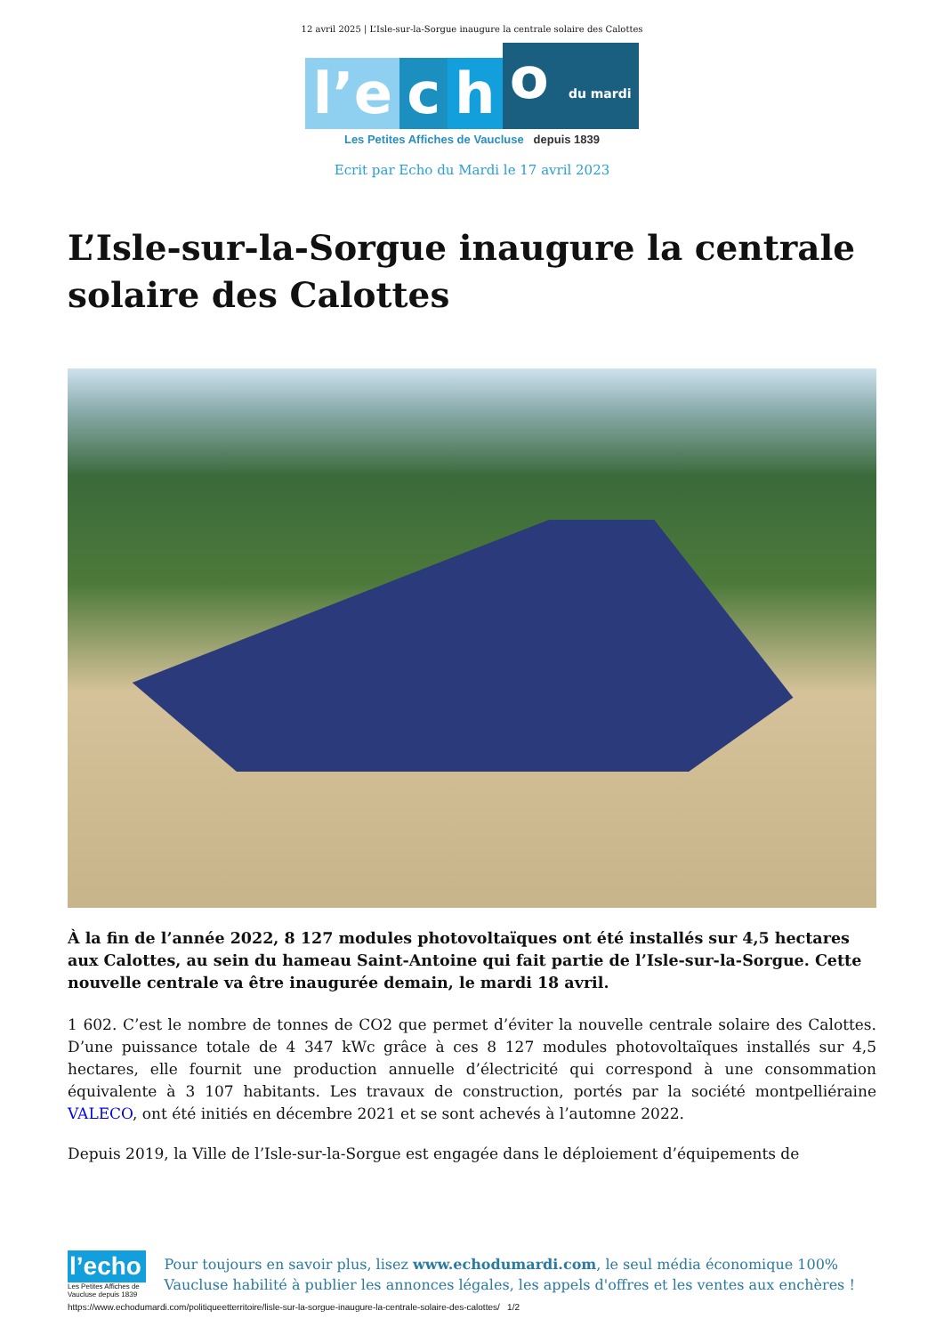12 avril 2025 | L’Isle-sur-la-Sorgue inaugure la centrale solaire des Calottes
l’e c h o du mardi
Les Petites Affiches de Vaucluse depuis 1839
Ecrit par Echo du Mardi le 17 avril 2023
L’Isle-sur-la-Sorgue inaugure la centrale solaire des Calottes
À la fin de l’année 2022, 8 127 modules photovoltaïques ont été installés sur 4,5 hectares aux Calottes, au sein du hameau Saint-Antoine qui fait partie de l’Isle-sur-la-Sorgue. Cette nouvelle centrale va être inaugurée demain, le mardi 18 avril.
1 602. C’est le nombre de tonnes de CO2 que permet d’éviter la nouvelle centrale solaire des Calottes. D’une puissance totale de 4 347 kWc grâce à ces 8 127 modules photovoltaïques installés sur 4,5 hectares, elle fournit une production annuelle d’électricité qui correspond à une consommation équivalente à 3 107 habitants. Les travaux de construction, portés par la société montpelliéraine VALECO, ont été initiés en décembre 2021 et se sont achevés à l’automne 2022.
Depuis 2019, la Ville de l’Isle-sur-la-Sorgue est engagée dans le déploiement d’équipements de
l’echo
Les Petites Affiches de Vaucluse depuis 1839
Pour toujours en savoir plus, lisez www.echodumardi.com, le seul média économique 100% Vaucluse habilité à publier les annonces légales, les appels d'offres et les ventes aux enchères !
https://www.echodumardi.com/politiqueetterritoire/lisle-sur-la-sorgue-inaugure-la-centrale-solaire-des-calottes/ 1/2